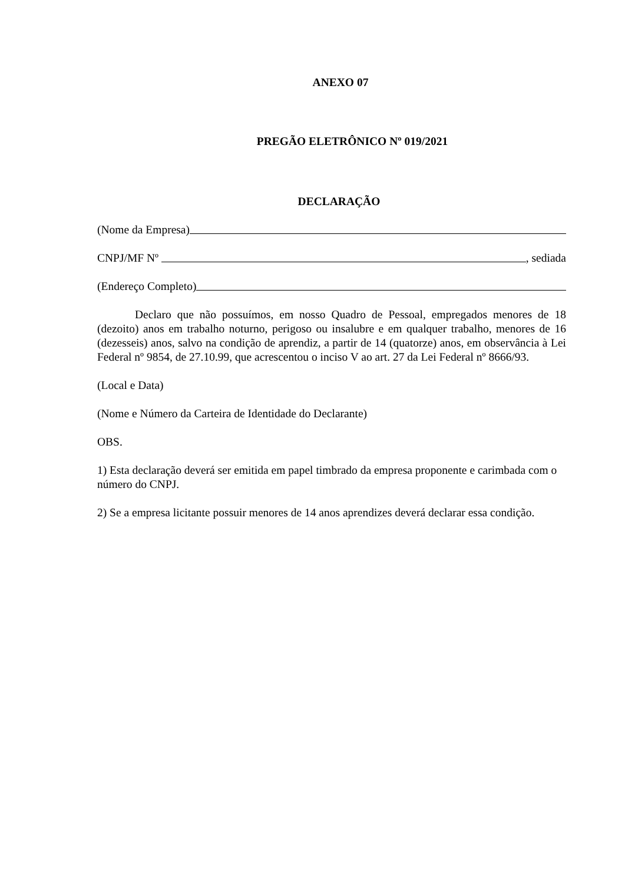ANEXO 07
PREGÃO ELETRÔNICO Nº 019/2021
DECLARAÇÃO
(Nome da Empresa)
CNPJ/MF Nº , sediada
(Endereço Completo)
Declaro que não possuímos, em nosso Quadro de Pessoal, empregados menores de 18 (dezoito) anos em trabalho noturno, perigoso ou insalubre e em qualquer trabalho, menores de 16 (dezesseis) anos, salvo na condição de aprendiz, a partir de 14 (quatorze) anos, em observância à Lei Federal nº 9854, de 27.10.99, que acrescentou o inciso V ao art. 27 da Lei Federal nº 8666/93.
(Local e Data)
(Nome e Número da Carteira de Identidade do Declarante)
OBS.
1) Esta declaração deverá ser emitida em papel timbrado da empresa proponente e carimbada com o número do CNPJ.
2) Se a empresa licitante possuir menores de 14 anos aprendizes deverá declarar essa condição.